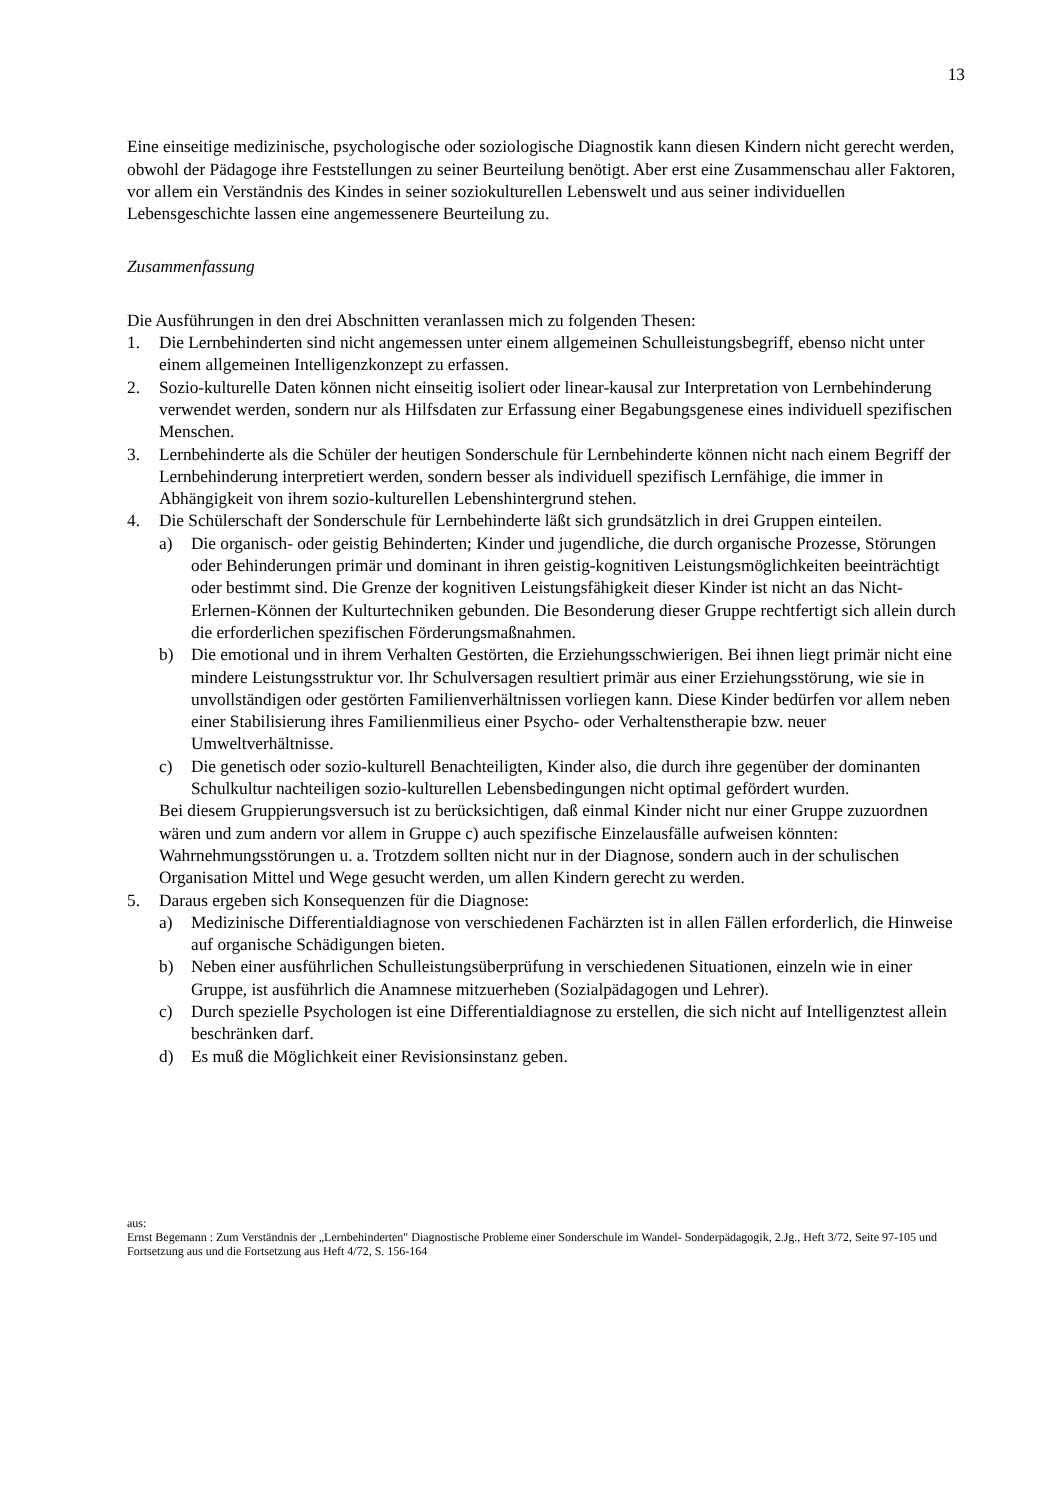13
Eine einseitige medizinische, psychologische oder soziologische Diagnostik kann diesen Kindern nicht gerecht werden, obwohl der Pädagoge ihre Feststellungen zu seiner Beurteilung benötigt. Aber erst eine Zusammenschau aller Faktoren, vor allem ein Verständnis des Kindes in seiner soziokulturellen Lebenswelt und aus seiner individuellen Lebensgeschichte lassen eine angemessenere Beurteilung zu.
Zusammenfassung
Die Ausführungen in den drei Abschnitten veranlassen mich zu folgenden Thesen:
1. Die Lernbehinderten sind nicht angemessen unter einem allgemeinen Schulleistungsbegriff, ebenso nicht unter einem allgemeinen Intelligenzkonzept zu erfassen.
2. Sozio-kulturelle Daten können nicht einseitig isoliert oder linear-kausal zur Interpretation von Lernbehinderung verwendet werden, sondern nur als Hilfsdaten zur Erfassung einer Begabungsgenese eines individuell spezifischen Menschen.
3. Lernbehinderte als die Schüler der heutigen Sonderschule für Lernbehinderte können nicht nach einem Begriff der Lernbehinderung interpretiert werden, sondern besser als individuell spezifisch Lernfähige, die immer in Abhängigkeit von ihrem sozio-kulturellen Lebenshintergrund stehen.
4. Die Schülerschaft der Sonderschule für Lernbehinderte läßt sich grundsätzlich in drei Gruppen einteilen.
a) Die organisch- oder geistig Behinderten; Kinder und jugendliche, die durch organische Prozesse, Störungen oder Behinderungen primär und dominant in ihren geistig-kognitiven Leistungsmöglichkeiten beeinträchtigt oder bestimmt sind. Die Grenze der kognitiven Leistungsfähigkeit dieser Kinder ist nicht an das Nicht-Erlernen-Können der Kulturtechniken gebunden. Die Besonderung dieser Gruppe rechtfertigt sich allein durch die erforderlichen spezifischen Förderungsmaßnahmen.
b) Die emotional und in ihrem Verhalten Gestörten, die Erziehungsschwierigen. Bei ihnen liegt primär nicht eine mindere Leistungsstruktur vor. Ihr Schulversagen resultiert primär aus einer Erziehungsstörung, wie sie in unvollständigen oder gestörten Familienverhältnissen vorliegen kann. Diese Kinder bedürfen vor allem neben einer Stabilisierung ihres Familienmilieus einer Psycho- oder Verhaltenstherapie bzw. neuer Umweltverhältnisse.
c) Die genetisch oder sozio-kulturell Benachteiligten, Kinder also, die durch ihre gegenüber der dominanten Schulkultur nachteiligen sozio-kulturellen Lebensbedingungen nicht optimal gefördert wurden.
Bei diesem Gruppierungsversuch ist zu berücksichtigen, daß einmal Kinder nicht nur einer Gruppe zuzuordnen wären und zum andern vor allem in Gruppe c) auch spezifische Einzelausfälle aufweisen könnten: Wahrnehmungsstörungen u. a. Trotzdem sollten nicht nur in der Diagnose, sondern auch in der schulischen Organisation Mittel und Wege gesucht werden, um allen Kindern gerecht zu werden.
5. Daraus ergeben sich Konsequenzen für die Diagnose:
a) Medizinische Differentialdiagnose von verschiedenen Fachärzten ist in allen Fällen erforderlich, die Hinweise auf organische Schädigungen bieten.
b) Neben einer ausführlichen Schulleistungsüberprüfung in verschiedenen Situationen, einzeln wie in einer Gruppe, ist ausführlich die Anamnese mitzuerheben (Sozialpädagogen und Lehrer).
c) Durch spezielle Psychologen ist eine Differentialdiagnose zu erstellen, die sich nicht auf Intelligenztest allein beschränken darf.
d) Es muß die Möglichkeit einer Revisionsinstanz geben.
aus:
Ernst Begemann : Zum Verständnis der „Lernbehinderten" Diagnostische Probleme einer Sonderschule im Wandel- Sonderpädagogik, 2.Jg., Heft 3/72, Seite 97-105 und Fortsetzung aus und die Fortsetzung aus Heft 4/72, S. 156-164